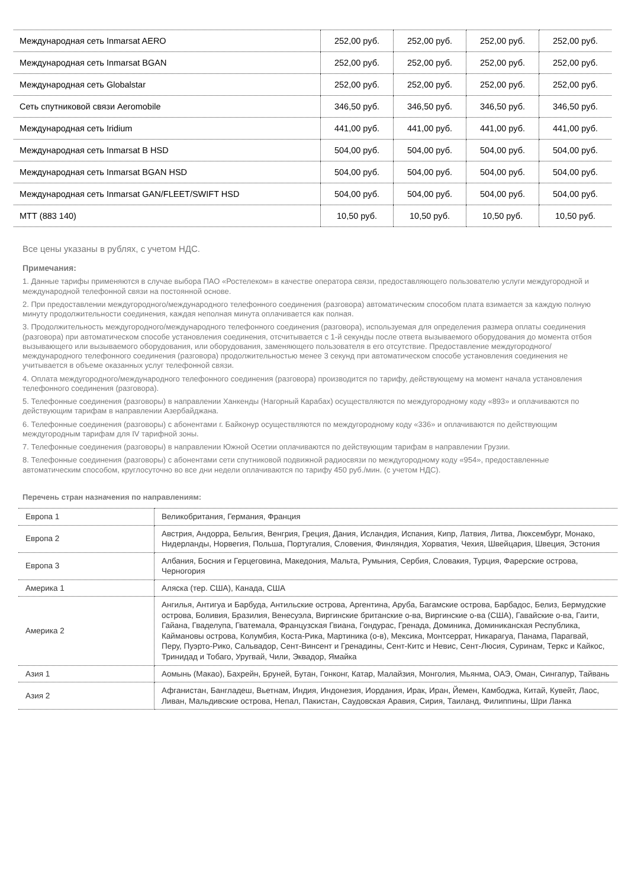| Международная сеть Inmarsat AERO | 252,00 руб. | 252,00 руб. | 252,00 руб. | 252,00 руб. |
| Международная сеть Inmarsat BGAN | 252,00 руб. | 252,00 руб. | 252,00 руб. | 252,00 руб. |
| Международная сеть Globalstar | 252,00 руб. | 252,00 руб. | 252,00 руб. | 252,00 руб. |
| Сеть спутниковой связи Aeromobile | 346,50 руб. | 346,50 руб. | 346,50 руб. | 346,50 руб. |
| Международная сеть Iridium | 441,00 руб. | 441,00 руб. | 441,00 руб. | 441,00 руб. |
| Международная сеть Inmarsat B HSD | 504,00 руб. | 504,00 руб. | 504,00 руб. | 504,00 руб. |
| Международная сеть Inmarsat BGAN HSD | 504,00 руб. | 504,00 руб. | 504,00 руб. | 504,00 руб. |
| Международная сеть Inmarsat GAN/FLEET/SWIFT HSD | 504,00 руб. | 504,00 руб. | 504,00 руб. | 504,00 руб. |
| МТТ (883 140) | 10,50 руб. | 10,50 руб. | 10,50 руб. | 10,50 руб. |
Все цены указаны в рублях, с учетом НДС.
Примечания:
1. Данные тарифы применяются в случае выбора ПАО «Ростелеком» в качестве оператора связи, предоставляющего пользователю услуги междугородной и международной телефонной связи на постоянной основе.
2. При предоставлении междугородного/международного телефонного соединения (разговора) автоматическим способом плата взимается за каждую полную минуту продолжительности соединения, каждая неполная минута оплачивается как полная.
3. Продолжительность междугородного/международного телефонного соединения (разговора), используемая для определения размера оплаты соединения (разговора) при автоматическом способе установления соединения, отсчитывается с 1-й секунды после ответа вызываемого оборудования до момента отбоя вызывающего или вызываемого оборудования, или оборудования, заменяющего пользователя в его отсутствие. Предоставление междугородного/международного телефонного соединения (разговора) продолжительностью менее 3 секунд при автоматическом способе установления соединения не учитывается в объеме оказанных услуг телефонной связи.
4. Оплата междугородного/международного телефонного соединения (разговора) производится по тарифу, действующему на момент начала установления телефонного соединения (разговора).
5. Телефонные соединения (разговоры) в направлении Ханкенды (Нагорный Карабах) осуществляются по междугородному коду «893» и оплачиваются по действующим тарифам в направлении Азербайджана.
6. Телефонные соединения (разговоры) с абонентами г. Байконур осуществляются по междугородному коду «336» и оплачиваются по действующим междугородным тарифам для IV тарифной зоны.
7. Телефонные соединения (разговоры) в направлении Южной Осетии оплачиваются по действующим тарифам в направлении Грузии.
8. Телефонные соединения (разговоры) с абонентами сети спутниковой подвижной радиосвязи по междугородному коду «954», предоставленные автоматическим способом, круглосуточно во все дни недели оплачиваются по тарифу 450 руб./мин. (с учетом НДС).
Перечень стран назначения по направлениям:
| Европа 1 | Великобритания, Германия, Франция |
| Европа 2 | Австрия, Андорра, Бельгия, Венгрия, Греция, Дания, Исландия, Испания, Кипр, Латвия, Литва, Люксембург, Монако, Нидерланды, Норвегия, Польша, Португалия, Словения, Финляндия, Хорватия, Чехия, Швейцария, Швеция, Эстония |
| Европа 3 | Албания, Босния и Герцеговина, Македония, Мальта, Румыния, Сербия, Словакия, Турция, Фарерские острова, Черногория |
| Америка 1 | Аляска (тер. США), Канада, США |
| Америка 2 | Ангилья, Антигуа и Барбуда, Антильские острова, Аргентина, Аруба, Багамские острова, Барбадос, Белиз, Бермудские острова, Боливия, Бразилия, Венесуэла, Виргинские британские о-ва, Виргинские о-ва (США), Гавайские о-ва, Гаити, Гайана, Гваделупа, Гватемала, Французская Гвиана, Гондурас, Гренада, Доминика, Доминиканская Республика, Каймановы острова, Колумбия, Коста-Рика, Мартиника (о-в), Мексика, Монтсеррат, Никарагуа, Панама, Парагвай, Перу, Пуэрто-Рико, Сальвадор, Сент-Винсент и Гренадины, Сент-Китс и Невис, Сент-Люсия, Суринам, Теркс и Кайкос, Тринидад и Тобаго, Уругвай, Чили, Эквадор, Ямайка |
| Азия 1 | Аомынь (Макао), Бахрейн, Бруней, Бутан, Гонконг, Катар, Малайзия, Монголия, Мьянма, ОАЭ, Оман, Сингапур, Тайвань |
| Азия 2 | Афганистан, Бангладеш, Вьетнам, Индия, Индонезия, Иордания, Ирак, Иран, Йемен, Камбоджа, Китай, Кувейт, Лаос, Ливан, Мальдивские острова, Непал, Пакистан, Саудовская Аравия, Сирия, Таиланд, Филиппины, Шри Ланка |